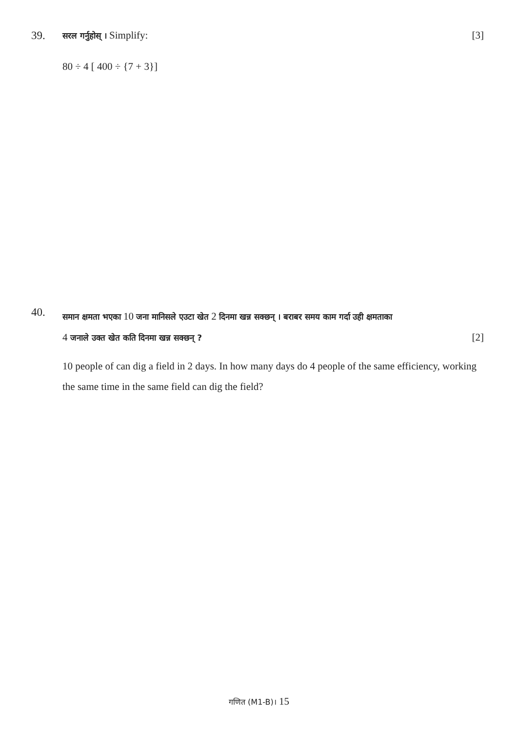39. [3] सरल गर्नुहोस् । Simplify:
80 ÷ 4 [ 400 ÷ {7 + 3}]
40.
समान क्षमता भएका 10 जना मानिसले एउटा खेत 2 दिनमा खन्न सक्छन् । बराबर समय काम गर्दा उही क्षमताका
4 जनाले उक्त खेत कति दिनमा खन्न सक्छन् ? [2]
10 people of can dig a field in 2 days. In how many days do 4 people of the same efficiency, working the same time in the same field can dig the field?
गणित (M1-B)। 15